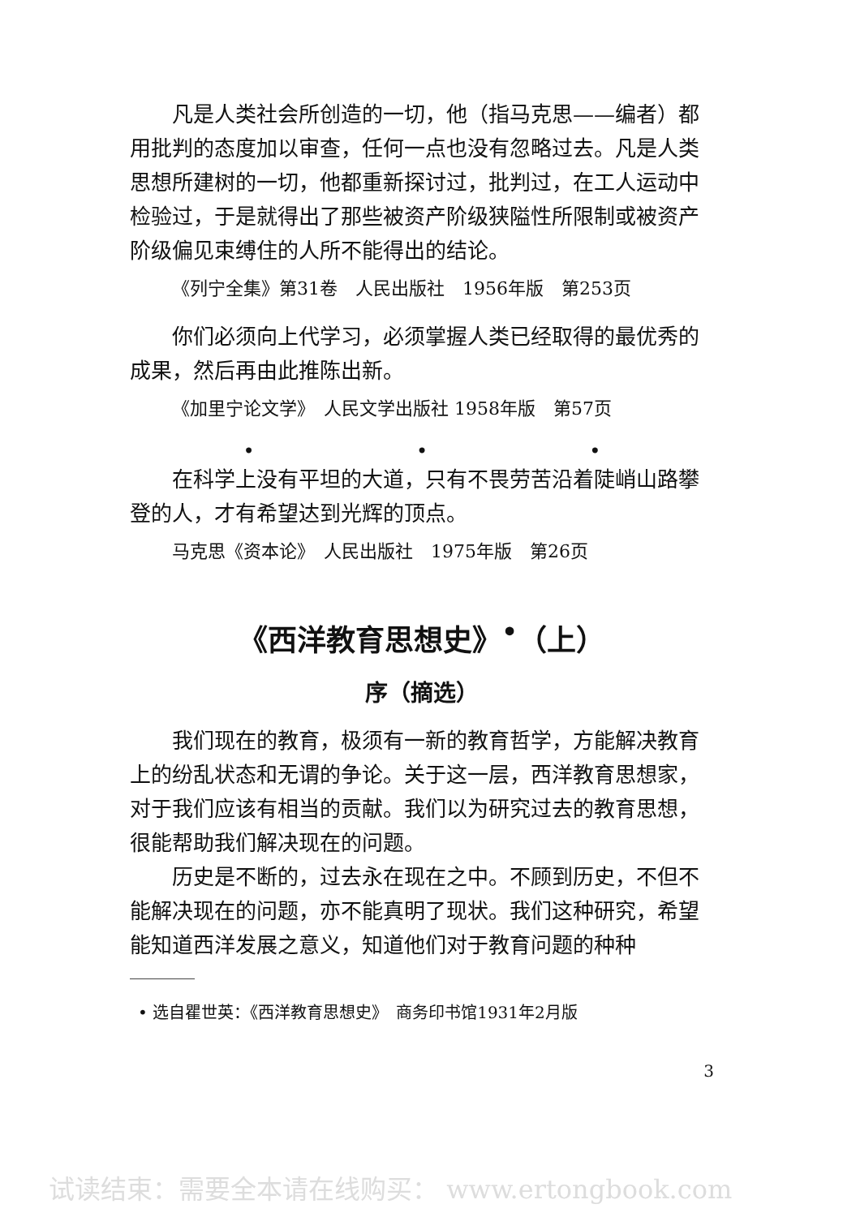凡是人类社会所创造的一切，他（指马克思——编者）都用批判的态度加以审查，任何一点也没有忽略过去。凡是人类思想所建树的一切，他都重新探讨过，批判过，在工人运动中检验过，于是就得出了那些被资产阶级狭隘性所限制或被资产阶级偏见束缚住的人所不能得出的结论。
《列宁全集》第31卷　人民出版社　1956年版　第253页
你们必须向上代学习，必须掌握人类已经取得的最优秀的成果，然后再由此推陈出新。
《加里宁论文学》　人民文学出版社 1958年版　第57页
• • •
在科学上没有平坦的大道，只有不畏劳苦沿着陡峭山路攀登的人，才有希望达到光辉的顶点。
马克思《资本论》　人民出版社　1975年版　第26页
《西洋教育思想史》<sup>•</sup>（上）
序（摘选）
我们现在的教育，极须有一新的教育哲学，方能解决教育上的纷乱状态和无谓的争论。关于这一层，西洋教育思想家，对于我们应该有相当的贡献。我们以为研究过去的教育思想，很能帮助我们解决现在的问题。
历史是不断的，过去永在现在之中。不顾到历史，不但不能解决现在的问题，亦不能真明了现状。我们这种研究，希望能知道西洋发展之意义，知道他们对于教育问题的种种
• 选自瞿世英：《西洋教育思想史》　商务印书馆1931年2月版
3
试读结束：需要全本请在线购买： www.ertongbook.com